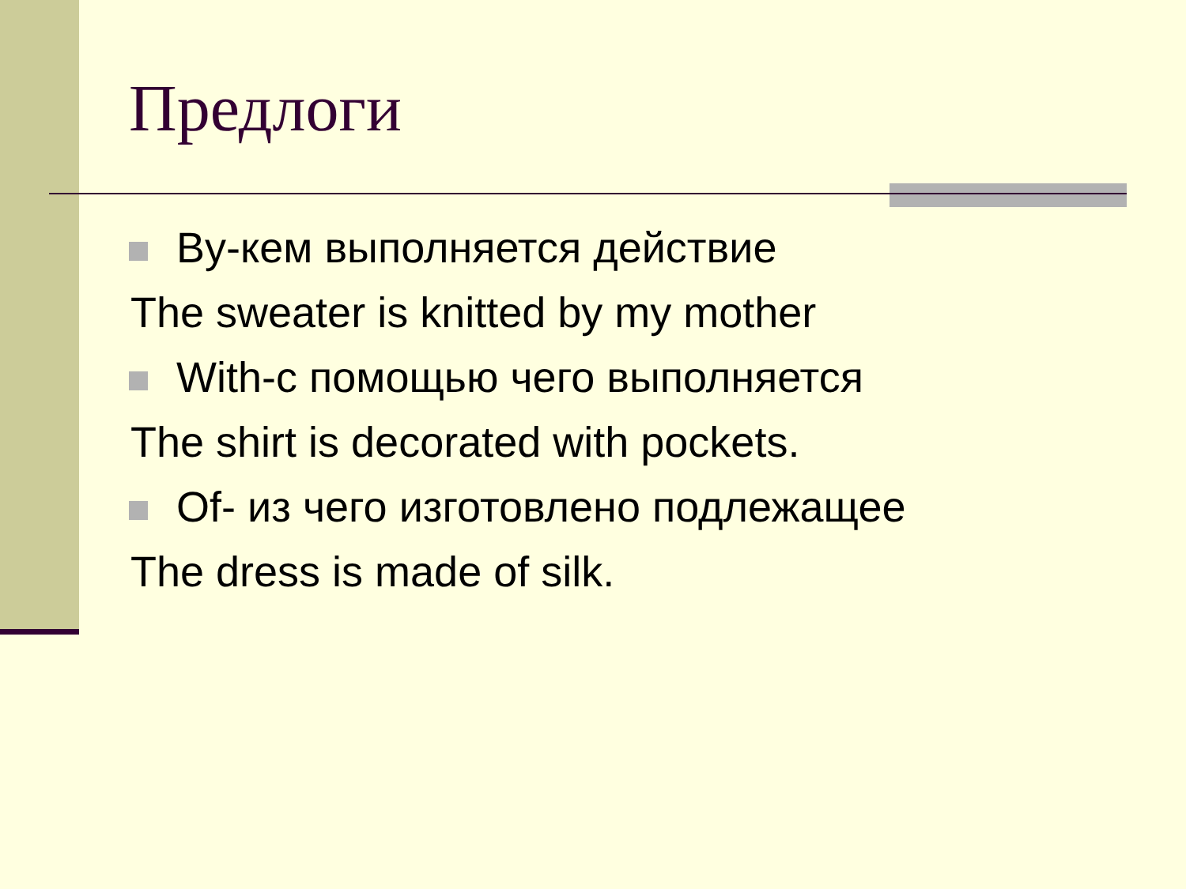Предлоги
By-кем выполняется действие
The sweater is knitted by my mother
With-с помощью чего выполняется
The shirt is decorated with pockets.
Of- из чего изготовлено подлежащее
The dress is made of silk.